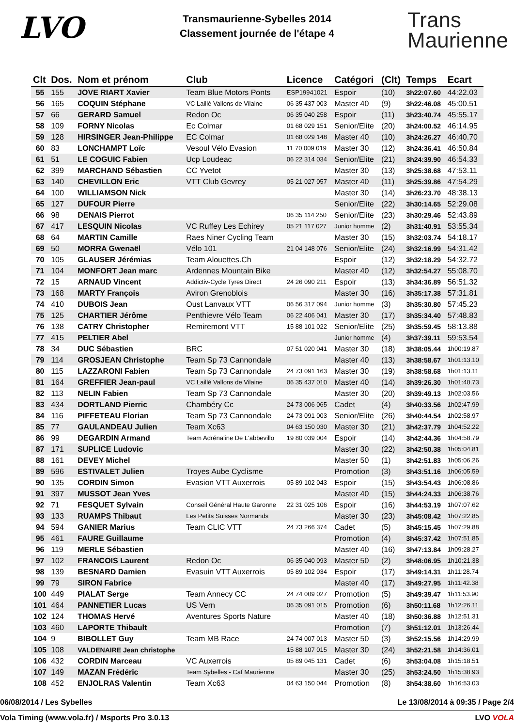LVO
Transmaurienne-Sybelles 2014
Classement journée de l'étape 4
Trans
Maurienne
| Clt | Dos. | Nom et prénom | Club | Licence | Catégori | (Clt) | Temps | Ecart |
| --- | --- | --- | --- | --- | --- | --- | --- | --- |
| 55 | 155 | JOVE RIART Xavier | Team Blue Motors Ponts | ESP19941021 | Espoir | (10) | 3h22:07.60 | 44:22.03 |
| 56 | 165 | COQUIN Stéphane | VC Laillé Vallons de Vilaine | 06 35 437 003 | Master 40 | (9) | 3h22:46.08 | 45:00.51 |
| 57 | 66 | GERARD Samuel | Redon Oc | 06 35 040 258 | Espoir | (11) | 3h23:40.74 | 45:55.17 |
| 58 | 109 | FORNY Nicolas | Ec Colmar | 01 68 029 151 | Senior/Elite | (20) | 3h24:00.52 | 46:14.95 |
| 59 | 128 | HIRSINGER Jean-Philippe | EC Colmar | 01 68 029 148 | Master 40 | (10) | 3h24:26.27 | 46:40.70 |
| 60 | 83 | LONCHAMPT Loïc | Vesoul Vélo Evasion | 11 70 009 019 | Master 30 | (12) | 3h24:36.41 | 46:50.84 |
| 61 | 51 | LE COGUIC Fabien | Ucp Loudeac | 06 22 314 034 | Senior/Elite | (21) | 3h24:39.90 | 46:54.33 |
| 62 | 399 | MARCHAND Sébastien | CC Yvetot | | Master 30 | (13) | 3h25:38.68 | 47:53.11 |
| 63 | 140 | CHEVILLON Eric | VTT Club Gevrey | 05 21 027 057 | Master 40 | (11) | 3h25:39.86 | 47:54.29 |
| 64 | 100 | WILLIAMSON Nick | | | Master 30 | (14) | 3h26:23.70 | 48:38.13 |
| 65 | 127 | DUFOUR Pierre | | | Senior/Elite | (22) | 3h30:14.65 | 52:29.08 |
| 66 | 98 | DENAIS Pierrot | | 06 35 114 250 | Senior/Elite | (23) | 3h30:29.46 | 52:43.89 |
| 67 | 417 | LESQUIN Nicolas | VC Ruffey Les Echirey | 05 21 117 027 | Junior homme | (2) | 3h31:40.91 | 53:55.34 |
| 68 | 64 | MARTIN Camille | Raes Niner Cycling Team | | Master 30 | (15) | 3h32:03.74 | 54:18.17 |
| 69 | 50 | MORRA Gwenaël | Vélo 101 | 21 04 148 076 | Senior/Elite | (24) | 3h32:16.99 | 54:31.42 |
| 70 | 105 | GLAUSER Jérémias | Team Alouettes.Ch | | Espoir | (12) | 3h32:18.29 | 54:32.72 |
| 71 | 104 | MONFORT Jean marc | Ardennes Mountain Bike | | Master 40 | (12) | 3h32:54.27 | 55:08.70 |
| 72 | 15 | ARNAUD Vincent | Addictiv-Cycle Tyres Direct | 24 26 090 211 | Espoir | (13) | 3h34:36.89 | 56:51.32 |
| 73 | 168 | MARTY François | Aviron Grenoblois | | Master 30 | (16) | 3h35:17.38 | 57:31.81 |
| 74 | 410 | DUBOIS Jean | Oust Lanvaux VTT | 06 56 317 094 | Junior homme | (3) | 3h35:30.80 | 57:45.23 |
| 75 | 125 | CHARTIER Jérôme | Penthievre Vélo Team | 06 22 406 041 | Master 30 | (17) | 3h35:34.40 | 57:48.83 |
| 76 | 138 | CATRY Christopher | Remiremont VTT | 15 88 101 022 | Senior/Elite | (25) | 3h35:59.45 | 58:13.88 |
| 77 | 415 | PELTIER Abel | | | Junior homme | (4) | 3h37:39.11 | 59:53.54 |
| 78 | 34 | DUC Sébastien | BRC | 07 51 020 041 | Master 30 | (18) | 3h38:05.44 | 1h00:19.87 |
| 79 | 114 | GROSJEAN Christophe | Team Sp 73 Cannondale | | Master 40 | (13) | 3h38:58.67 | 1h01:13.10 |
| 80 | 115 | LAZZARONI Fabien | Team Sp 73 Cannondale | 24 73 091 163 | Master 30 | (19) | 3h38:58.68 | 1h01:13.11 |
| 81 | 164 | GREFFIER Jean-paul | VC Laillé Vallons de Vilaine | 06 35 437 010 | Master 40 | (14) | 3h39:26.30 | 1h01:40.73 |
| 82 | 113 | NELIN Fabien | Team Sp 73 Cannondale | | Master 30 | (20) | 3h39:49.13 | 1h02:03.56 |
| 83 | 434 | DORTLAND Pierric | Chambéry Cc | 24 73 006 065 | Cadet | (4) | 3h40:33.56 | 1h02:47.99 |
| 84 | 116 | PIFFETEAU Florian | Team Sp 73 Cannondale | 24 73 091 003 | Senior/Elite | (26) | 3h40:44.54 | 1h02:58.97 |
| 85 | 77 | GAULANDEAU Julien | Team Xc63 | 04 63 150 030 | Master 30 | (21) | 3h42:37.79 | 1h04:52.22 |
| 86 | 99 | DEGARDIN Armand | Team Adrénaline De L'abbevillo | 19 80 039 004 | Espoir | (14) | 3h42:44.36 | 1h04:58.79 |
| 87 | 171 | SUPLICE Ludovic | | | Master 30 | (22) | 3h42:50.38 | 1h05:04.81 |
| 88 | 161 | DEVEY Michel | | | Master 50 | (1) | 3h42:51.83 | 1h05:06.26 |
| 89 | 596 | ESTIVALET Julien | Troyes Aube Cyclisme | | Promotion | (3) | 3h43:51.16 | 1h06:05.59 |
| 90 | 135 | CORDIN Simon | Evasion VTT Auxerrois | 05 89 102 043 | Espoir | (15) | 3h43:54.43 | 1h06:08.86 |
| 91 | 397 | MUSSOT Jean Yves | | | Master 40 | (15) | 3h44:24.33 | 1h06:38.76 |
| 92 | 71 | FESQUET Sylvain | Conseil Général Haute Garonne | 22 31 025 106 | Espoir | (16) | 3h44:53.19 | 1h07:07.62 |
| 93 | 133 | RUAMPS Thibaut | Les Petits Suisses Normands | | Master 30 | (23) | 3h45:08.42 | 1h07:22.85 |
| 94 | 594 | GANIER Marius | Team CLIC VTT | 24 73 266 374 | Cadet | (5) | 3h45:15.45 | 1h07:29.88 |
| 95 | 461 | FAURE Guillaume | | | Promotion | (4) | 3h45:37.42 | 1h07:51.85 |
| 96 | 119 | MERLE Sébastien | | | Master 40 | (16) | 3h47:13.84 | 1h09:28.27 |
| 97 | 102 | FRANCOIS Laurent | Redon Oc | 06 35 040 093 | Master 50 | (2) | 3h48:06.95 | 1h10:21.38 |
| 98 | 139 | BESNARD Damien | Evasuin VTT Auxerrois | 05 89 102 034 | Espoir | (17) | 3h49:14.31 | 1h11:28.74 |
| 99 | 79 | SIRON Fabrice | | | Master 40 | (17) | 3h49:27.95 | 1h11:42.38 |
| 100 | 449 | PIALAT Serge | Team Annecy CC | 24 74 009 027 | Promotion | (5) | 3h49:39.47 | 1h11:53.90 |
| 101 | 464 | PANNETIER Lucas | US Vern | 06 35 091 015 | Promotion | (6) | 3h50:11.68 | 1h12:26.11 |
| 102 | 124 | THOMAS Hervé | Aventures Sports Nature | | Master 40 | (18) | 3h50:36.88 | 1h12:51.31 |
| 103 | 460 | LAPORTE Thibault | | | Promotion | (7) | 3h51:12.01 | 1h13:26.44 |
| 104 | 9 | BIBOLLET Guy | Team MB Race | 24 74 007 013 | Master 50 | (3) | 3h52:15.56 | 1h14:29.99 |
| 105 | 108 | VALDENAIRE Jean christophe | | 15 88 107 015 | Master 30 | (24) | 3h52:21.58 | 1h14:36.01 |
| 106 | 432 | CORDIN Marceau | VC Auxerrois | 05 89 045 131 | Cadet | (6) | 3h53:04.08 | 1h15:18.51 |
| 107 | 149 | MAZAN Frédéric | Team Sybelles - Caf Maurienne | | Master 30 | (25) | 3h53:24.50 | 1h15:38.93 |
| 108 | 452 | ENJOLRAS Valentin | Team Xc63 | 04 63 150 044 | Promotion | (8) | 3h54:38.60 | 1h16:53.03 |
06/08/2014 / Les Sybelles Le 13/08/2014 à 09:35 / Page 2/4
Vola Timing (www.vola.fr) / Msports Pro 3.0.13 LVO VOLA